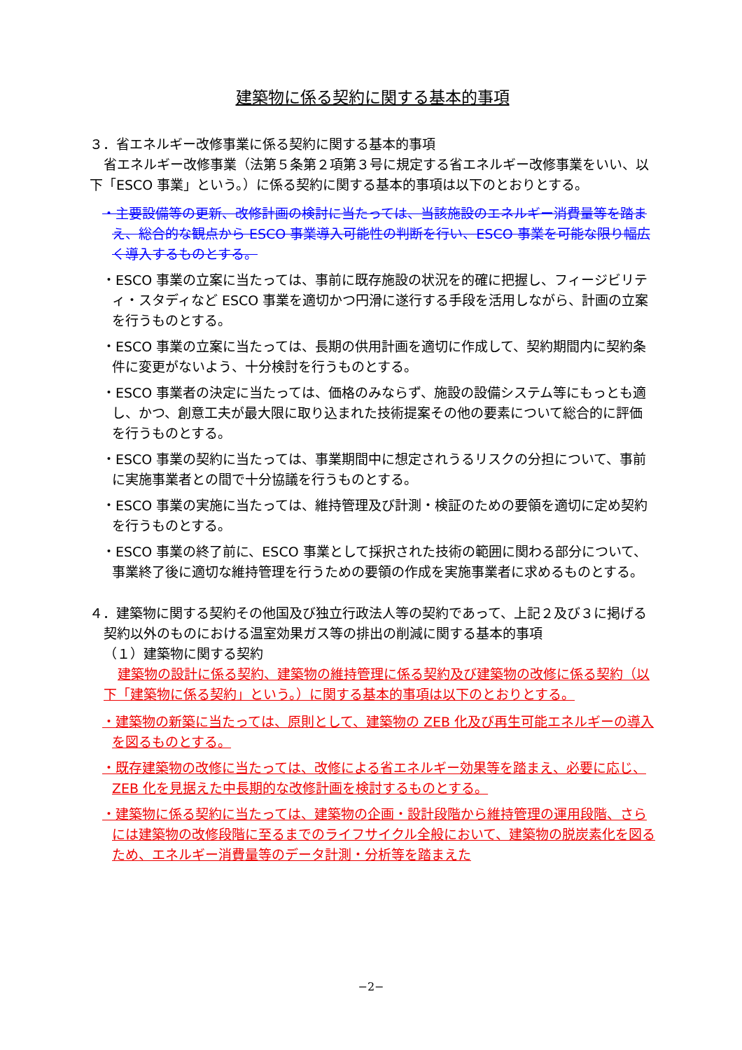建築物に係る契約に関する基本的事項
３．省エネルギー改修事業に係る契約に関する基本的事項
省エネルギー改修事業（法第５条第２項第３号に規定する省エネルギー改修事業をいい、以下「ESCO 事業」という。）に係る契約に関する基本的事項は以下のとおりとする。
・主要設備等の更新、改修計画の検討に当たっては、当該施設のエネルギー消費量等を踏まえ、総合的な観点から ESCO 事業導入可能性の判断を行い、ESCO 事業を可能な限り幅広く導入するものとする。
・ESCO 事業の立案に当たっては、事前に既存施設の状況を的確に把握し、フィージビリティ・スタディなど ESCO 事業を適切かつ円滑に遂行する手段を活用しながら、計画の立案を行うものとする。
・ESCO 事業の立案に当たっては、長期の供用計画を適切に作成して、契約期間内に契約条件に変更がないよう、十分検討を行うものとする。
・ESCO 事業者の決定に当たっては、価格のみならず、施設の設備システム等にもっとも適し、かつ、創意工夫が最大限に取り込まれた技術提案その他の要素について総合的に評価を行うものとする。
・ESCO 事業の契約に当たっては、事業期間中に想定されうるリスクの分担について、事前に実施事業者との間で十分協議を行うものとする。
・ESCO 事業の実施に当たっては、維持管理及び計測・検証のための要領を適切に定め契約を行うものとする。
・ESCO 事業の終了前に、ESCO 事業として採択された技術の範囲に関わる部分について、事業終了後に適切な維持管理を行うための要領の作成を実施事業者に求めるものとする。
４．建築物に関する契約その他国及び独立行政法人等の契約であって、上記２及び３に掲げる契約以外のものにおける温室効果ガス等の排出の削減に関する基本的事項
（１）建築物に関する契約
建築物の設計に係る契約、建築物の維持管理に係る契約及び建築物の改修に係る契約（以下「建築物に係る契約」という。）に関する基本的事項は以下のとおりとする。
・建築物の新築に当たっては、原則として、建築物の ZEB 化及び再生可能エネルギーの導入を図るものとする。
・既存建築物の改修に当たっては、改修による省エネルギー効果等を踏まえ、必要に応じ、ZEB 化を見据えた中長期的な改修計画を検討するものとする。
・建築物に係る契約に当たっては、建築物の企画・設計段階から維持管理の運用段階、さらには建築物の改修段階に至るまでのライフサイクル全般において、建築物の脱炭素化を図るため、エネルギー消費量等のデータ計測・分析等を踏まえた
−2−